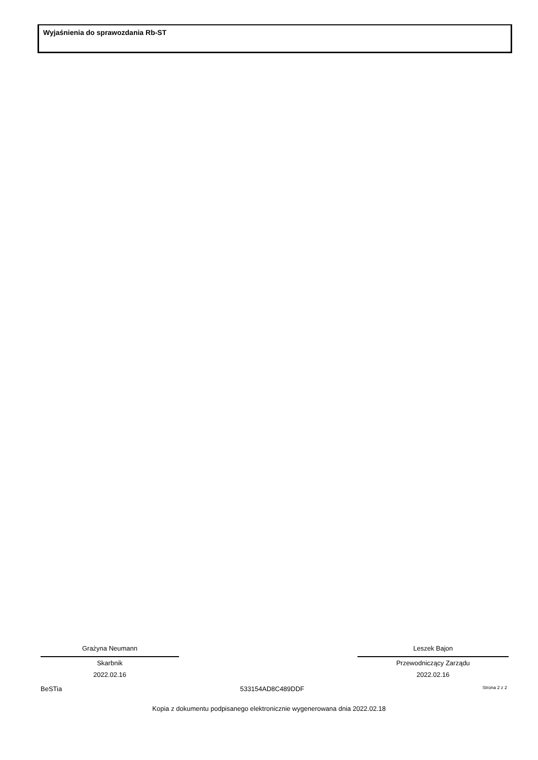Wyjaśnienia do sprawozdania Rb-ST
Grażyna Neumann
Skarbnik
2022.02.16
Leszek Bajon
Przewodniczący Zarządu
2022.02.16
BeSTia 533154AD8C489DDF Strona 2 z 2
Kopia z dokumentu podpisanego elektronicznie wygenerowana dnia 2022.02.18